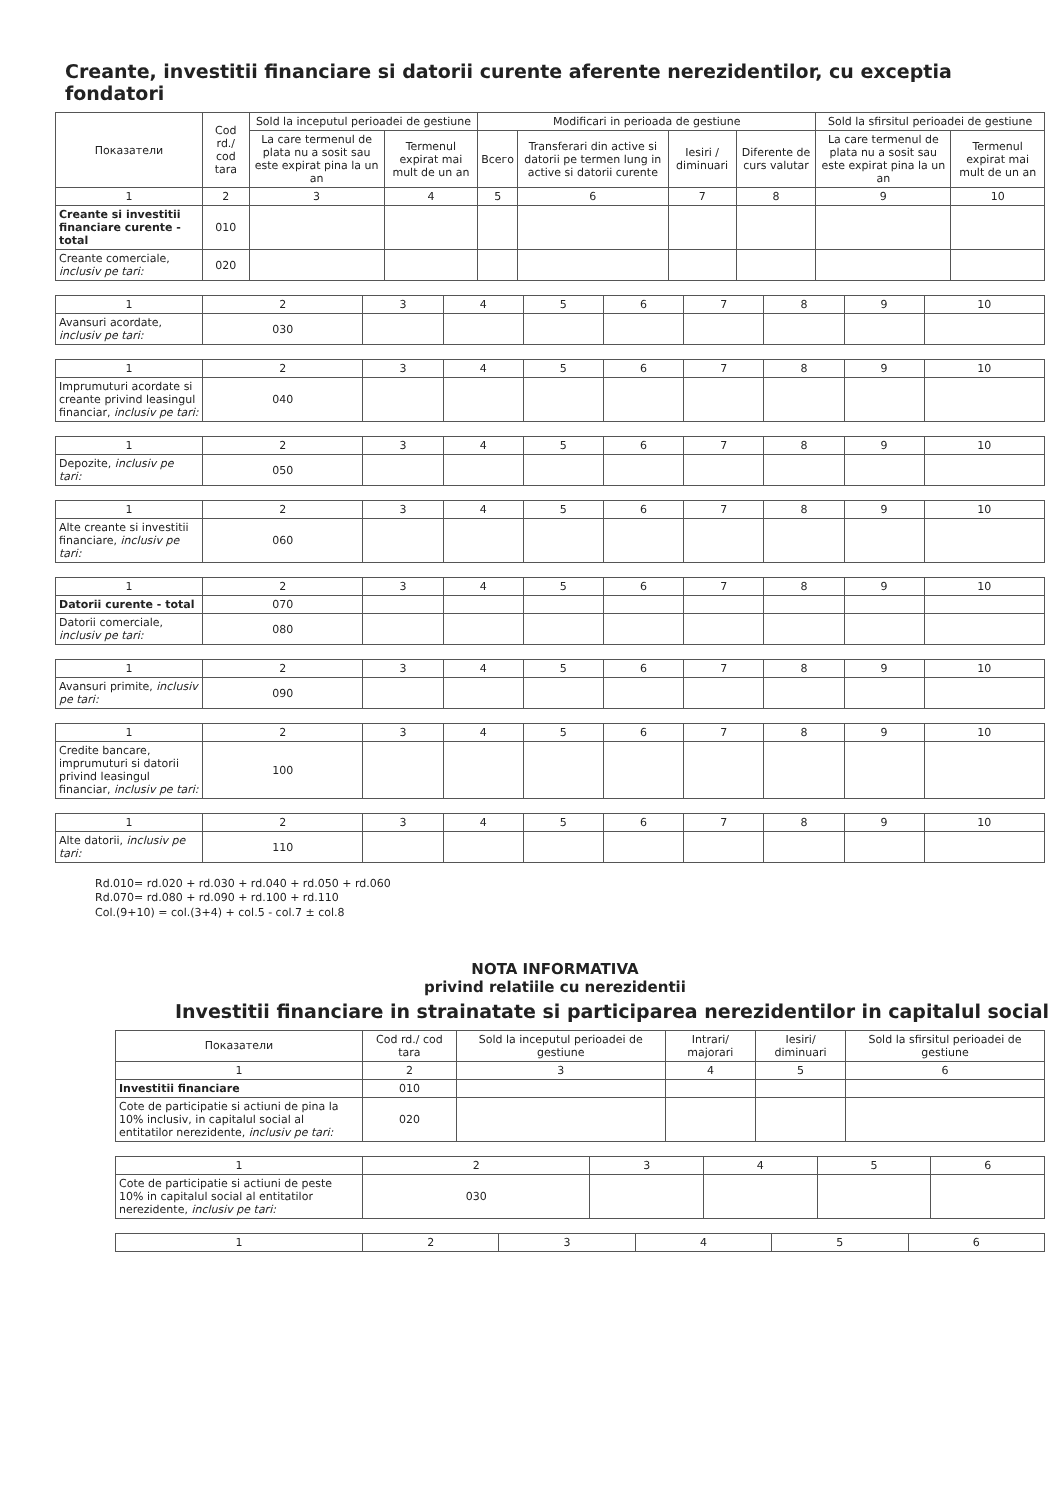Creante, investitii financiare si datorii curente aferente nerezidentilor, cu exceptia fondatori
| Показатели | Cod rd./ cod tara | Sold la inceputul perioadei de gestiune | | Modificari in perioada de gestiune | | | | Sold la sfirsitul perioadei de gestiune | |
| --- | --- | --- | --- | --- | --- | --- | --- | --- | --- |
| | | La care termenul de plata nu a sosit sau este expirat pina la un an | Termenul expirat mai mult de un an | Всего | Transferari din active si datorii pe termen lung in active si datorii curente | Iesiri / diminuari | Diferente de curs valutar | La care termenul de plata nu a sosit sau este expirat pina la un an | Termenul expirat mai mult de un an |
| 1 | 2 | 3 | 4 | 5 | 6 | 7 | 8 | 9 | 10 |
| Creante si investitii financiare curente - total | 010 | | | | | | | | |
| Creante comerciale, inclusiv pe tari: | 020 | | | | | | | | |
| 1 | 2 | 3 | 4 | 5 | 6 | 7 | 8 | 9 | 10 |
| Avansuri acordate, inclusiv pe tari: | 030 | | | | | | | | |
| 1 | 2 | 3 | 4 | 5 | 6 | 7 | 8 | 9 | 10 |
| Imprumuturi acordate si creante privind leasingul financiar, inclusiv pe tari: | 040 | | | | | | | | |
| 1 | 2 | 3 | 4 | 5 | 6 | 7 | 8 | 9 | 10 |
| Depozite, inclusiv pe tari: | 050 | | | | | | | | |
| 1 | 2 | 3 | 4 | 5 | 6 | 7 | 8 | 9 | 10 |
| Alte creante si investitii financiare, inclusiv pe tari: | 060 | | | | | | | | |
| 1 | 2 | 3 | 4 | 5 | 6 | 7 | 8 | 9 | 10 |
| Datorii curente - total | 070 | | | | | | | | |
| Datorii comerciale, inclusiv pe tari: | 080 | | | | | | | | |
| 1 | 2 | 3 | 4 | 5 | 6 | 7 | 8 | 9 | 10 |
| Avansuri primite, inclusiv pe tari: | 090 | | | | | | | | |
| 1 | 2 | 3 | 4 | 5 | 6 | 7 | 8 | 9 | 10 |
| Credite bancare, imprumuturi si datorii privind leasingul financiar, inclusiv pe tari: | 100 | | | | | | | | |
| 1 | 2 | 3 | 4 | 5 | 6 | 7 | 8 | 9 | 10 |
| Alte datorii, inclusiv pe tari: | 110 | | | | | | | | |
Rd.010= rd.020 + rd.030 + rd.040 + rd.050 + rd.060
Rd.070= rd.080 + rd.090 + rd.100 + rd.110
Col.(9+10) = col.(3+4) + col.5 - col.7 ± col.8
NOTA INFORMATIVA
privind relatiile cu nerezidentii
Investitii financiare in strainatate si participarea nerezidentilor in capitalul social
| Показатели | Cod rd./ cod tara | Sold la inceputul perioadei de gestiune | Intrari/ majorari | Iesiri/ diminuari | Sold la sfirsitul perioadei de gestiune |
| --- | --- | --- | --- | --- | --- |
| 1 | 2 | 3 | 4 | 5 | 6 |
| Investitii financiare | 010 | | | | |
| Cote de participatie si actiuni de pina la 10% inclusiv, in capitalul social al entitatilor nerezidente, inclusiv pe tari: | 020 | | | | |
| 1 | 2 | 3 | 4 | 5 | 6 |
| Cote de participatie si actiuni de peste 10% in capitalul social al entitatilor nerezidente, inclusiv pe tari: | 030 | | | | |
| 1 | 2 | 3 | 4 | 5 | 6 |